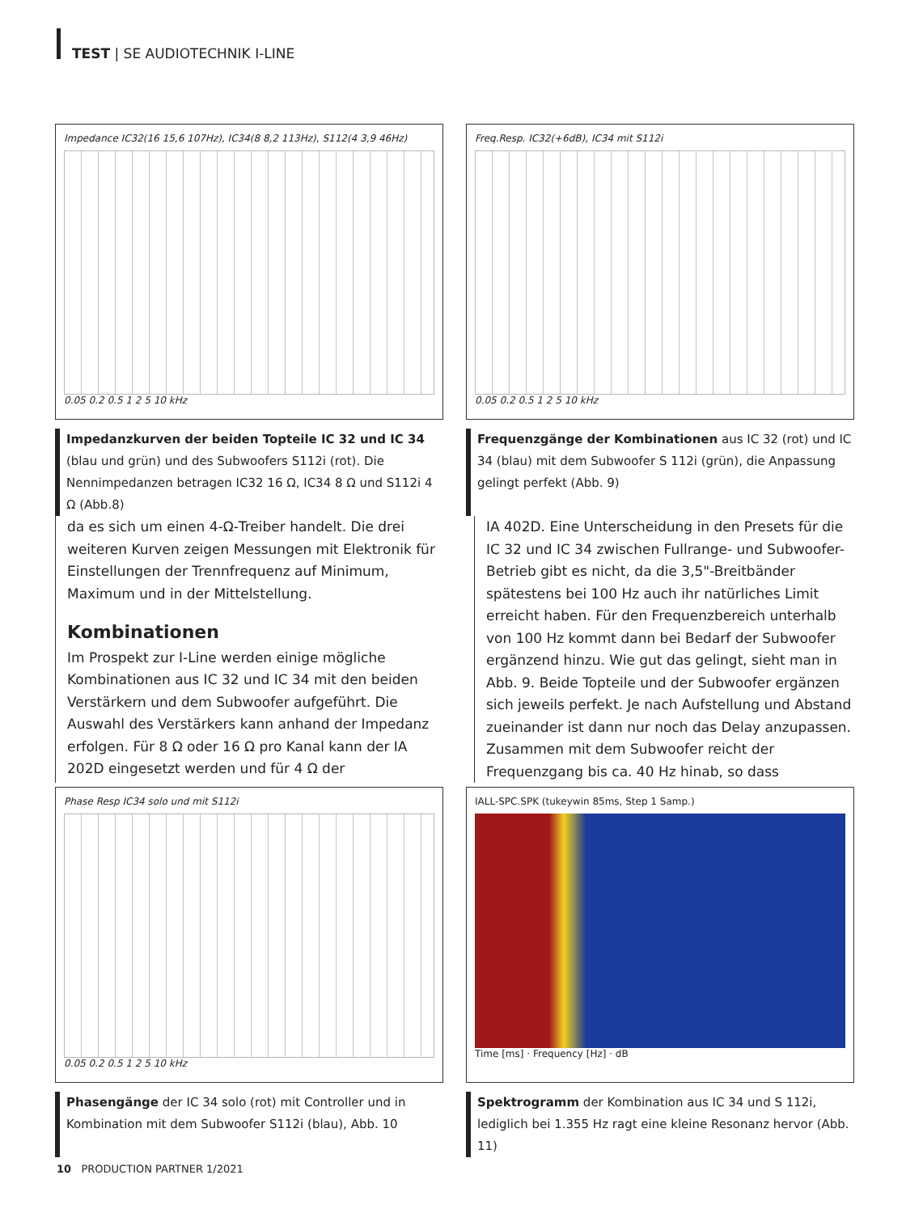TEST | SE AUDIOTECHNIK I-LINE
Impedance IC32(16 15,6 107Hz), IC34(8 8,2 113Hz), S112(4 3,9 46Hz)
0.05 0.2 0.5 1 2 5 10 kHz
Freq.Resp. IC32(+6dB), IC34 mit S112i
0.05 0.2 0.5 1 2 5 10 kHz
Impedanzkurven der beiden Topteile IC 32 und IC 34 (blau und grün) und des Subwoofers S112i (rot). Die Nennimpedanzen betragen IC32 16 Ω, IC34 8 Ω und S112i 4 Ω (Abb.8)
Frequenzgänge der Kombinationen aus IC 32 (rot) und IC 34 (blau) mit dem Subwoofer S 112i (grün), die Anpassung gelingt perfekt (Abb. 9)
da es sich um einen 4-Ω-Treiber handelt. Die drei weiteren Kurven zeigen Messungen mit Elektronik für Einstellungen der Trennfrequenz auf Minimum, Maximum und in der Mittelstellung.
Kombinationen
Im Prospekt zur I-Line werden einige mögliche Kombinationen aus IC 32 und IC 34 mit den beiden Verstärkern und dem Subwoofer aufgeführt. Die Auswahl des Verstärkers kann anhand der Impedanz erfolgen. Für 8 Ω oder 16 Ω pro Kanal kann der IA 202D eingesetzt werden und für 4 Ω der
IA 402D. Eine Unterscheidung in den Presets für die IC 32 und IC 34 zwischen Fullrange- und Subwoofer-Betrieb gibt es nicht, da die 3,5"-Breitbänder spätestens bei 100 Hz auch ihr natürliches Limit erreicht haben. Für den Frequenzbereich unterhalb von 100 Hz kommt dann bei Bedarf der Subwoofer ergänzend hinzu. Wie gut das gelingt, sieht man in Abb. 9. Beide Topteile und der Subwoofer ergänzen sich jeweils perfekt. Je nach Aufstellung und Abstand zueinander ist dann nur noch das Delay anzupassen. Zusammen mit dem Subwoofer reicht der Frequenzgang bis ca. 40 Hz hinab, so dass
Phase Resp IC34 solo und mit S112i
0.05 0.2 0.5 1 2 5 10 kHz
IALL-SPC.SPK (tukeywin 85ms, Step 1 Samp.)
Time [ms] · Frequency [Hz] · dB
Phasengänge der IC 34 solo (rot) mit Controller und in Kombination mit dem Subwoofer S112i (blau), Abb. 10
Spektrogramm der Kombination aus IC 34 und S 112i, lediglich bei 1.355 Hz ragt eine kleine Resonanz hervor (Abb. 11)
10 PRODUCTION PARTNER 1/2021